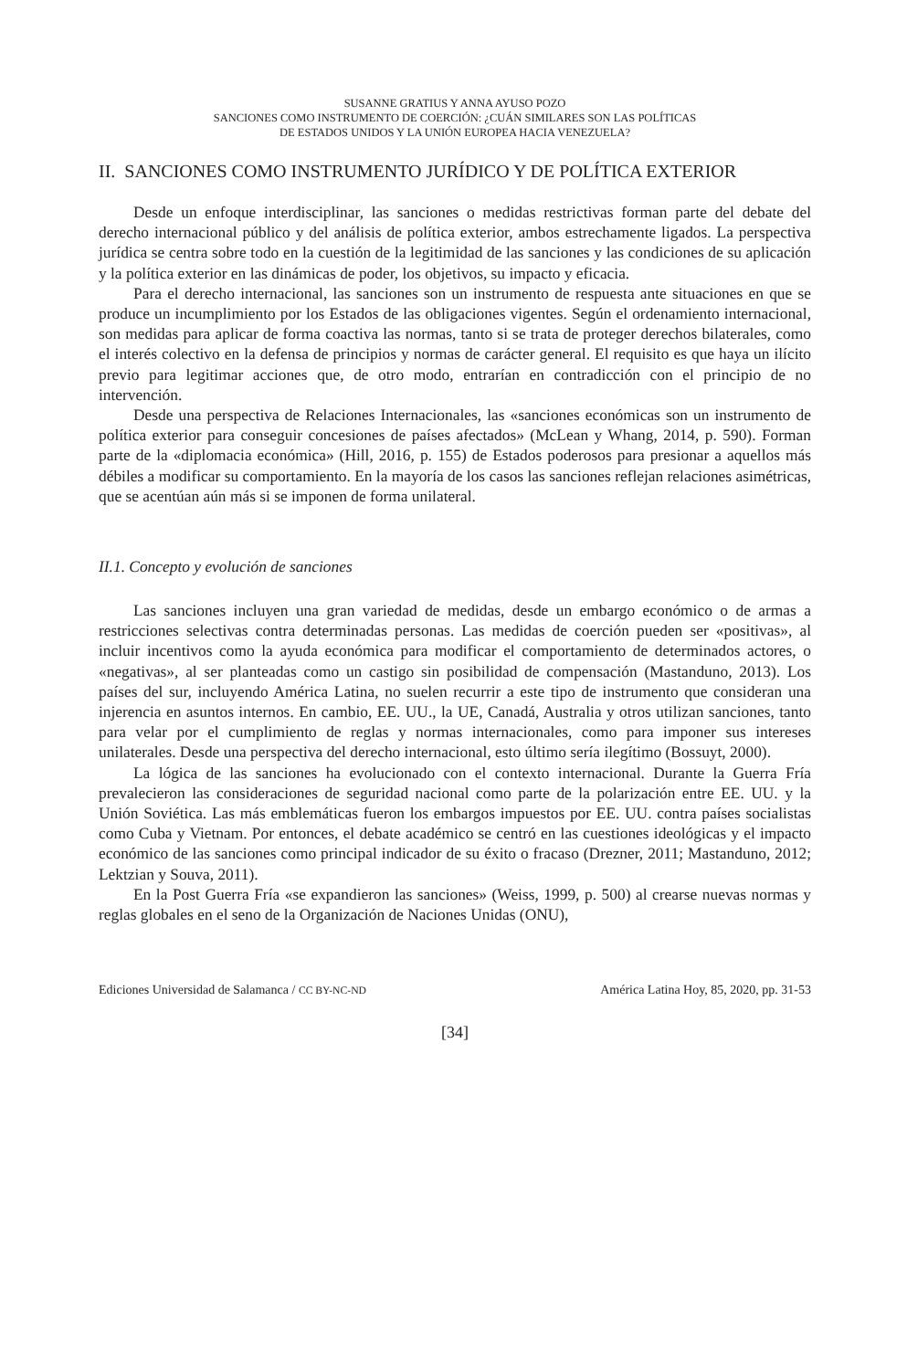SUSANNE GRATIUS Y ANNA AYUSO POZO
SANCIONES COMO INSTRUMENTO DE COERCIÓN: ¿CUÁN SIMILARES SON LAS POLÍTICAS
DE ESTADOS UNIDOS Y LA UNIÓN EUROPEA HACIA VENEZUELA?
II. SANCIONES COMO INSTRUMENTO JURÍDICO Y DE POLÍTICA EXTERIOR
Desde un enfoque interdisciplinar, las sanciones o medidas restrictivas forman parte del debate del derecho internacional público y del análisis de política exterior, ambos estrechamente ligados. La perspectiva jurídica se centra sobre todo en la cuestión de la legitimidad de las sanciones y las condiciones de su aplicación y la política exterior en las dinámicas de poder, los objetivos, su impacto y eficacia.
Para el derecho internacional, las sanciones son un instrumento de respuesta ante situaciones en que se produce un incumplimiento por los Estados de las obligaciones vigentes. Según el ordenamiento internacional, son medidas para aplicar de forma coactiva las normas, tanto si se trata de proteger derechos bilaterales, como el interés colectivo en la defensa de principios y normas de carácter general. El requisito es que haya un ilícito previo para legitimar acciones que, de otro modo, entrarían en contradicción con el principio de no intervención.
Desde una perspectiva de Relaciones Internacionales, las «sanciones económicas son un instrumento de política exterior para conseguir concesiones de países afectados» (McLean y Whang, 2014, p. 590). Forman parte de la «diplomacia económica» (Hill, 2016, p. 155) de Estados poderosos para presionar a aquellos más débiles a modificar su comportamiento. En la mayoría de los casos las sanciones reflejan relaciones asimétricas, que se acentúan aún más si se imponen de forma unilateral.
II.1. Concepto y evolución de sanciones
Las sanciones incluyen una gran variedad de medidas, desde un embargo económico o de armas a restricciones selectivas contra determinadas personas. Las medidas de coerción pueden ser «positivas», al incluir incentivos como la ayuda económica para modificar el comportamiento de determinados actores, o «negativas», al ser planteadas como un castigo sin posibilidad de compensación (Mastanduno, 2013). Los países del sur, incluyendo América Latina, no suelen recurrir a este tipo de instrumento que consideran una injerencia en asuntos internos. En cambio, EE. UU., la UE, Canadá, Australia y otros utilizan sanciones, tanto para velar por el cumplimiento de reglas y normas internacionales, como para imponer sus intereses unilaterales. Desde una perspectiva del derecho internacional, esto último sería ilegítimo (Bossuyt, 2000).
La lógica de las sanciones ha evolucionado con el contexto internacional. Durante la Guerra Fría prevalecieron las consideraciones de seguridad nacional como parte de la polarización entre EE. UU. y la Unión Soviética. Las más emblemáticas fueron los embargos impuestos por EE. UU. contra países socialistas como Cuba y Vietnam. Por entonces, el debate académico se centró en las cuestiones ideológicas y el impacto económico de las sanciones como principal indicador de su éxito o fracaso (Drezner, 2011; Mastanduno, 2012; Lektzian y Souva, 2011).
En la Post Guerra Fría «se expandieron las sanciones» (Weiss, 1999, p. 500) al crearse nuevas normas y reglas globales en el seno de la Organización de Naciones Unidas (ONU),
Ediciones Universidad de Salamanca / CC BY-NC-ND América Latina Hoy, 85, 2020, pp. 31-53
[34]